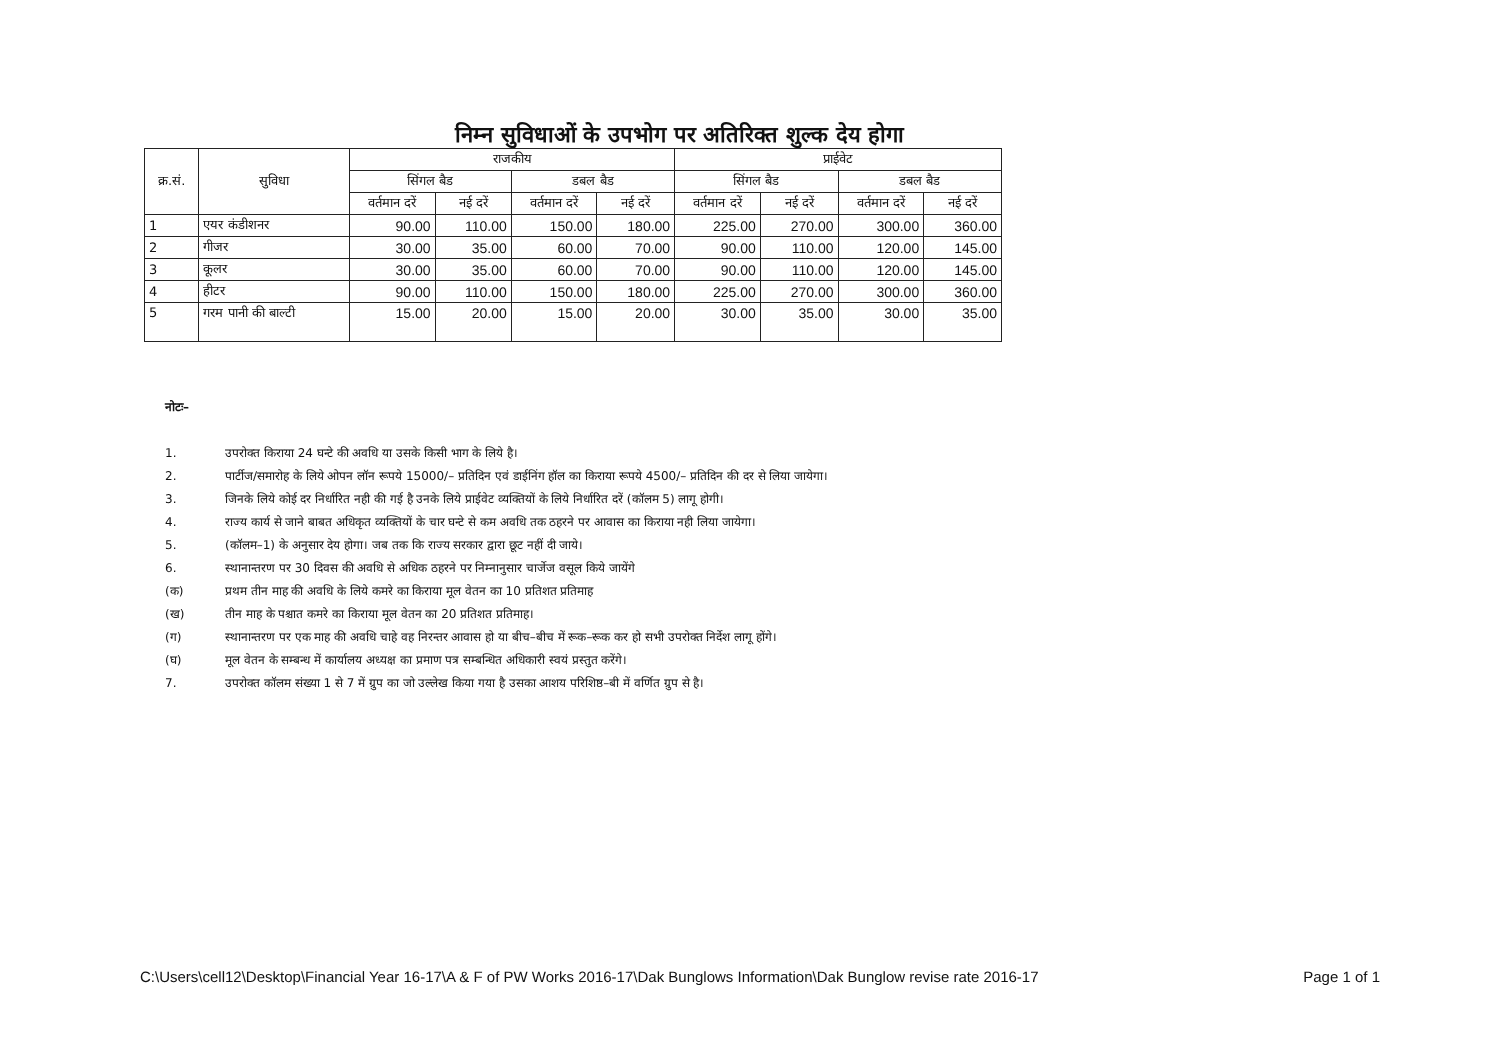निम्न सुविधाओं के उपभोग पर अतिरिक्त शुल्क देय होगा
| क्र.सं. | सुविधा | राजकीय | | | | प्राईवेट | | | |
| --- | --- | --- | --- | --- | --- | --- | --- | --- | --- |
| | | सिंगल बैड | | डबल बैड | | सिंगल बैड | | डबल बैड | |
| | | वर्तमान दरें | नई दरें | वर्तमान दरें | नई दरें | वर्तमान दरें | नई दरें | वर्तमान दरें | नई दरें |
| 1 | एयर कंडीशनर | 90.00 | 110.00 | 150.00 | 180.00 | 225.00 | 270.00 | 300.00 | 360.00 |
| 2 | गीजर | 30.00 | 35.00 | 60.00 | 70.00 | 90.00 | 110.00 | 120.00 | 145.00 |
| 3 | कूलर | 30.00 | 35.00 | 60.00 | 70.00 | 90.00 | 110.00 | 120.00 | 145.00 |
| 4 | हीटर | 90.00 | 110.00 | 150.00 | 180.00 | 225.00 | 270.00 | 300.00 | 360.00 |
| 5 | गरम पानी की बाल्टी | 15.00 | 20.00 | 15.00 | 20.00 | 30.00 | 35.00 | 30.00 | 35.00 |
नोटः–
1. उपरोक्त किराया 24 घन्टे की अवधि या उसके किसी भाग के लिये है।
2. पार्टीज/समारोह के लिये ओपन लॉन रूपये 15000/– प्रतिदिन एवं डाईनिंग हॉल का किराया रूपये 4500/– प्रतिदिन की दर से लिया जायेगा।
3. जिनके लिये कोई दर निर्धारित नही की गई है उनके लिये प्राईवेट व्यक्तियों के लिये निर्धारित दरें (कॉलम 5) लागू होगी।
4. राज्य कार्य से जाने बाबत अधिकृत व्यक्तियों के चार घन्टे से कम अवधि तक ठहरने पर आवास का किराया नही लिया जायेगा।
5. (कॉलम–1) के अनुसार देय होगा। जब तक कि राज्य सरकार द्वारा छूट नहीं दी जाये।
6. स्थानान्तरण पर 30 दिवस की अवधि से अधिक ठहरने पर निम्नानुसार चार्जेज वसूल किये जायेंगे
(क) प्रथम तीन माह की अवधि के लिये कमरे का किराया मूल वेतन का 10 प्रतिशत प्रतिमाह
(ख) तीन माह के पश्चात कमरे का किराया मूल वेतन का 20 प्रतिशत प्रतिमाह।
(ग) स्थानान्तरण पर एक माह की अवधि चाहे वह निरन्तर आवास हो या बीच–बीच में रूक–रूक कर हो सभी उपरोक्त निर्देश लागू होंगे।
(घ) मूल वेतन के सम्बन्ध में कार्यालय अध्यक्ष का प्रमाण पत्र सम्बन्धित अधिकारी स्वयं प्रस्तुत करेंगे।
7. उपरोक्त कॉलम संख्या 1 से 7 में ग्रुप का जो उल्लेख किया गया है उसका आशय परिशिष्ठ–बी में वर्णित ग्रुप से है।
C:\Users\cell12\Desktop\Financial Year 16-17\A & F of PW Works 2016-17\Dak Bunglows Information\Dak Bunglow revise rate 2016-17 Page 1 of 1